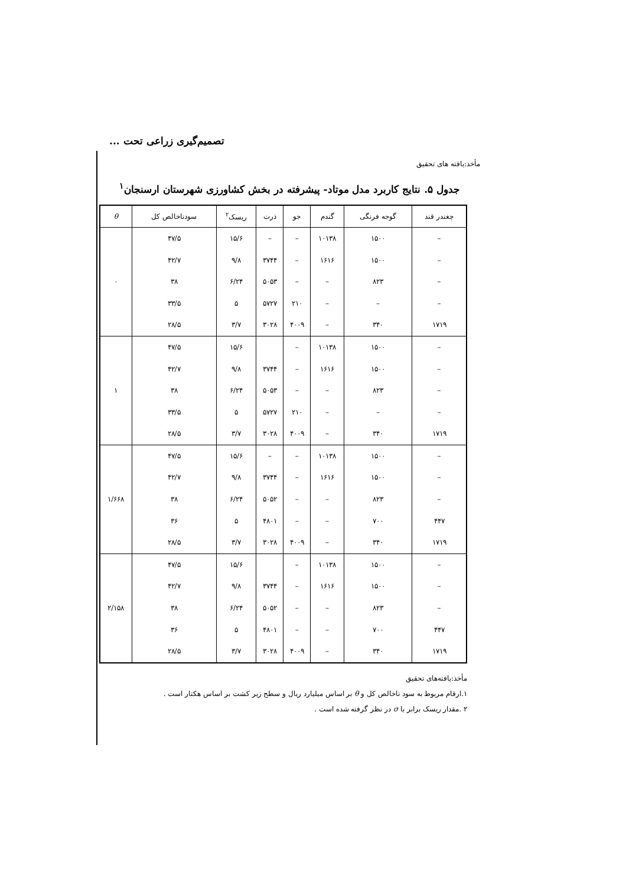تصمیم‌گیری زراعی تحت ...
مأخذ:یافته های تحقیق
جدول ۵. نتایج کاربرد مدل موتاد- پیشرفته در بخش کشاورزی شهرستان ارسنجان<sup>۱</sup>
| چغندر قند | گوجه فرنگی | گندم | جو | ذرت | ریسک<sup>۲</sup> | سودناخالص کل | θ |
| --- | --- | --- | --- | --- | --- | --- | --- |
| – | ۱۵۰۰ | ۱۰۱۳۸ | – | – | ۱۵/۶ | ۴۷/۵ | ۰ |
| – | ۱۵۰۰ | ۱۶۱۶ | – | ۳۷۴۴ | ۹/۸ | ۴۲/۷ | |
| – | ۸۲۳ | – | – | ۵۰۵۳ | ۶/۲۴ | ۳۸ | |
| – | – | – | ۲۱۰ | ۵۷۲۷ | ۵ | ۳۳/۵ | |
| ۱۷۱۹ | ۳۴۰ | – | ۴۰۰۹ | ۳۰۲۸ | ۳/۷ | ۲۸/۵ | |
| – | ۱۵۰۰ | ۱۰۱۳۸ | – | | ۱۵/۶ | ۴۷/۵ | ۱ |
| – | ۱۵۰۰ | ۱۶۱۶ | – | ۳۷۴۴ | ۹/۸ | ۴۲/۷ | |
| – | ۸۲۳ | – | – | ۵۰۵۳ | ۶/۲۴ | ۳۸ | |
| – | – | – | ۲۱۰ | ۵۷۲۷ | ۵ | ۳۳/۵ | |
| ۱۷۱۹ | ۳۴۰ | – | ۴۰۰۹ | ۳۰۲۸ | ۳/۷ | ۲۸/۵ | |
| – | ۱۵۰۰ | ۱۰۱۳۸ | – | – | ۱۵/۶ | ۴۷/۵ | ۱/۶۶۸ |
| – | ۱۵۰۰ | ۱۶۱۶ | – | ۳۷۴۴ | ۹/۸ | ۴۲/۷ | |
| – | ۸۲۳ | – | – | ۵۰۵۲ | ۶/۲۴ | ۳۸ | |
| ۴۴۷ | ۷۰۰ | – | – | ۴۸۰۱ | ۵ | ۳۶ | |
| ۱۷۱۹ | ۳۴۰ | – | ۴۰۰۹ | ۳۰۲۸ | ۳/۷ | ۲۸/۵ | |
| – | ۱۵۰۰ | ۱۰۱۳۸ | – | | ۱۵/۶ | ۴۷/۵ | ۲/۱۵۸ |
| – | ۱۵۰۰ | ۱۶۱۶ | – | ۳۷۴۴ | ۹/۸ | ۴۲/۷ | |
| – | ۸۲۳ | – | – | ۵۰۵۲ | ۶/۲۴ | ۳۸ | |
| ۴۴۷ | ۷۰۰ | – | – | ۴۸۰۱ | ۵ | ۳۶ | |
| ۱۷۱۹ | ۳۴۰ | – | ۴۰۰۹ | ۳۰۲۸ | ۳/۷ | ۲۸/۵ | |
مأخذ:یافته‌های تحقیق
۱.ارقام مربوط به سود ناخالص کل و θ بر اساس میلیارد ریال و سطح زیر کشت بر اساس هکتار است .
۲ .مقدار ریسک برابر با σ در نظر گرفته شده است .